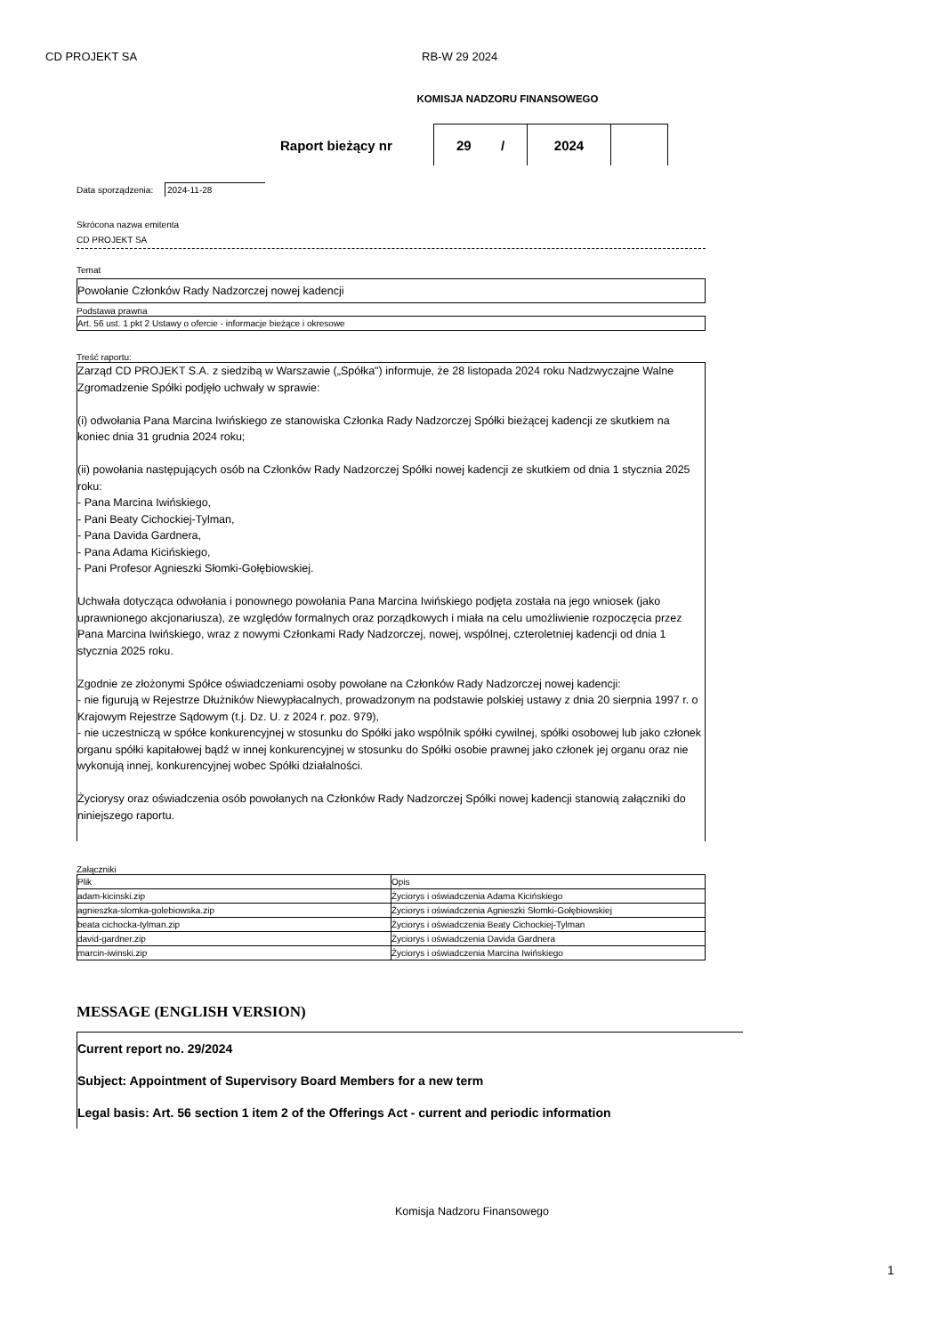CD PROJEKT SA RB-W 29 2024
KOMISJA NADZORU FINANSOWEGO
Raport bieżący nr
29 /
2024
Data sporządzenia: 2024-11-28
Skrócona nazwa emitenta
CD PROJEKT SA
Temat
Powołanie Członków Rady Nadzorczej nowej kadencji
Podstawa prawna
Art. 56 ust. 1 pkt 2 Ustawy o ofercie - informacje bieżące i okresowe
Treść raportu:
Zarząd CD PROJEKT S.A. z siedzibą w Warszawie („Spółka") informuje, że 28 listopada 2024 roku Nadzwyczajne Walne Zgromadzenie Spółki podjęło uchwały w sprawie:
(i) odwołania Pana Marcina Iwińskiego ze stanowiska Członka Rady Nadzorczej Spółki bieżącej kadencji ze skutkiem na koniec dnia 31 grudnia 2024 roku;
(ii) powołania następujących osób na Członków Rady Nadzorczej Spółki nowej kadencji ze skutkiem od dnia 1 stycznia 2025 roku:
- Pana Marcina Iwińskiego,
- Pani Beaty Cichockiej-Tylman,
- Pana Davida Gardnera,
- Pana Adama Kicińskiego,
- Pani Profesor Agnieszki Słomki-Gołębiowskiej.
Uchwała dotycząca odwołania i ponownego powołania Pana Marcina Iwińskiego podjęta została na jego wniosek (jako uprawnionego akcjonariusza), ze względów formalnych oraz porządkowych i miała na celu umożliwienie rozpoczęcia przez Pana Marcina Iwińskiego, wraz z nowymi Członkami Rady Nadzorczej, nowej, wspólnej, czteroletniej kadencji od dnia 1 stycznia 2025 roku.
Zgodnie ze złożonymi Spółce oświadczeniami osoby powołane na Członków Rady Nadzorczej nowej kadencji:
- nie figurują w Rejestrze Dłużników Niewypłacalnych, prowadzonym na podstawie polskiej ustawy z dnia 20 sierpnia 1997 r. o Krajowym Rejestrze Sądowym (t.j. Dz. U. z 2024 r. poz. 979),
- nie uczestniczą w spółce konkurencyjnej w stosunku do Spółki jako wspólnik spółki cywilnej, spółki osobowej lub jako członek organu spółki kapitałowej bądź w innej konkurencyjnej w stosunku do Spółki osobie prawnej jako członek jej organu oraz nie wykonują innej, konkurencyjnej wobec Spółki działalności.
Życiorysy oraz oświadczenia osób powołanych na Członków Rady Nadzorczej Spółki nowej kadencji stanowią załączniki do niniejszego raportu.
Załączniki
| Plik | Opis |
| adam-kicinski.zip | Życiorys i oświadczenia Adama Kicińskiego |
| agnieszka-slomka-golebiowska.zip | Życiorys i oświadczenia Agnieszki Słomki-Gołębiowskiej |
| beata cichocka-tylman.zip | Życiorys i oświadczenia Beaty Cichockiej-Tylman |
| david-gardner.zip | Życiorys i oświadczenia Davida Gardnera |
| marcin-iwinski.zip | Życiorys i oświadczenia Marcina Iwińskiego |
MESSAGE (ENGLISH VERSION)
Current report no. 29/2024
Subject: Appointment of Supervisory Board Members for a new term
Legal basis: Art. 56 section 1 item 2 of the Offerings Act - current and periodic information
Komisja Nadzoru Finansowego
1